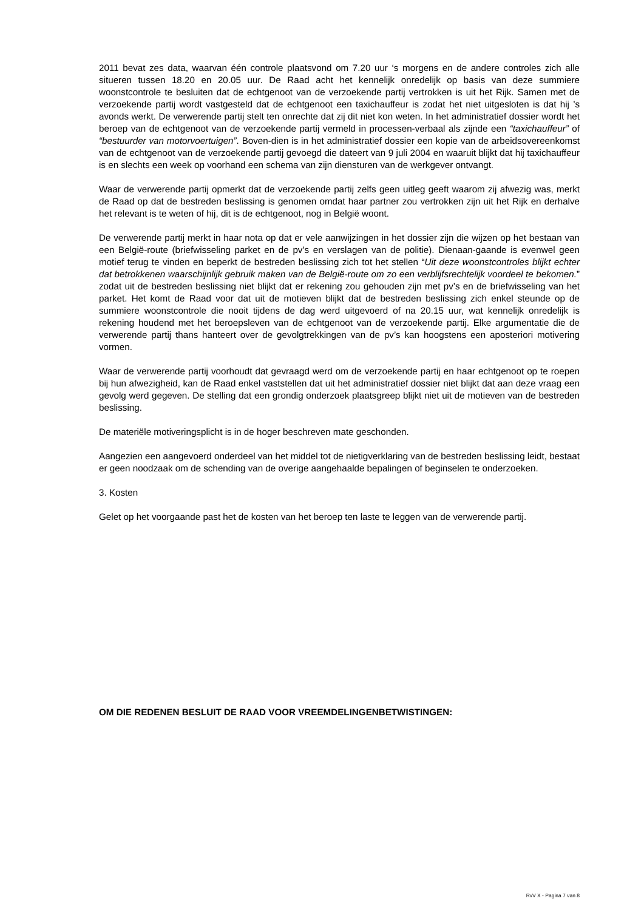2011 bevat zes data, waarvan één controle plaatsvond om 7.20 uur ‘s morgens en de andere controles zich alle situeren tussen 18.20 en 20.05 uur. De Raad acht het kennelijk onredelijk op basis van deze summiere woonstcontrole te besluiten dat de echtgenoot van de verzoekende partij vertrokken is uit het Rijk. Samen met de verzoekende partij wordt vastgesteld dat de echtgenoot een taxichauffeur is zodat het niet uitgesloten is dat hij ’s avonds werkt. De verwerende partij stelt ten onrechte dat zij dit niet kon weten. In het administratief dossier wordt het beroep van de echtgenoot van de verzoekende partij vermeld in processen-verbaal als zijnde een “taxichauffeur” of “bestuurder van motorvoertuigen”. Boven-dien is in het administratief dossier een kopie van de arbeidsovereenkomst van de echtgenoot van de verzoekende partij gevoegd die dateert van 9 juli 2004 en waaruit blijkt dat hij taxichauffeur is en slechts een week op voorhand een schema van zijn diensturen van de werkgever ontvangt.
Waar de verwerende partij opmerkt dat de verzoekende partij zelfs geen uitleg geeft waarom zij afwezig was, merkt de Raad op dat de bestreden beslissing is genomen omdat haar partner zou vertrokken zijn uit het Rijk en derhalve het relevant is te weten of hij, dit is de echtgenoot, nog in België woont.
De verwerende partij merkt in haar nota op dat er vele aanwijzingen in het dossier zijn die wijzen op het bestaan van een België-route (briefwisseling parket en de pv’s en verslagen van de politie). Dienaan-gaande is evenwel geen motief terug te vinden en beperkt de bestreden beslissing zich tot het stellen “Uit deze woonstcontroles blijkt echter dat betrokkenen waarschijnlijk gebruik maken van de België-route om zo een verblijfsrechtelijk voordeel te bekomen.” zodat uit de bestreden beslissing niet blijkt dat er rekening zou gehouden zijn met pv’s en de briefwisseling van het parket. Het komt de Raad voor dat uit de motieven blijkt dat de bestreden beslissing zich enkel steunde op de summiere woonstcontrole die nooit tijdens de dag werd uitgevoerd of na 20.15 uur, wat kennelijk onredelijk is rekening houdend met het beroepsleven van de echtgenoot van de verzoekende partij. Elke argumentatie die de verwerende partij thans hanteert over de gevolgtrekkingen van de pv’s kan hoogstens een aposteriori motivering vormen.
Waar de verwerende partij voorhoudt dat gevraagd werd om de verzoekende partij en haar echtgenoot op te roepen bij hun afwezigheid, kan de Raad enkel vaststellen dat uit het administratief dossier niet blijkt dat aan deze vraag een gevolg werd gegeven. De stelling dat een grondig onderzoek plaatsgreep blijkt niet uit de motieven van de bestreden beslissing.
De materiële motiveringsplicht is in de hoger beschreven mate geschonden.
Aangezien een aangevoerd onderdeel van het middel tot de nietigverklaring van de bestreden beslissing leidt, bestaat er geen noodzaak om de schending van de overige aangehaalde bepalingen of beginselen te onderzoeken.
3. Kosten
Gelet op het voorgaande past het de kosten van het beroep ten laste te leggen van de verwerende partij.
OM DIE REDENEN BESLUIT DE RAAD VOOR VREEMDELINGENBETWISTINGEN:
RvV X - Pagina 7 van 8